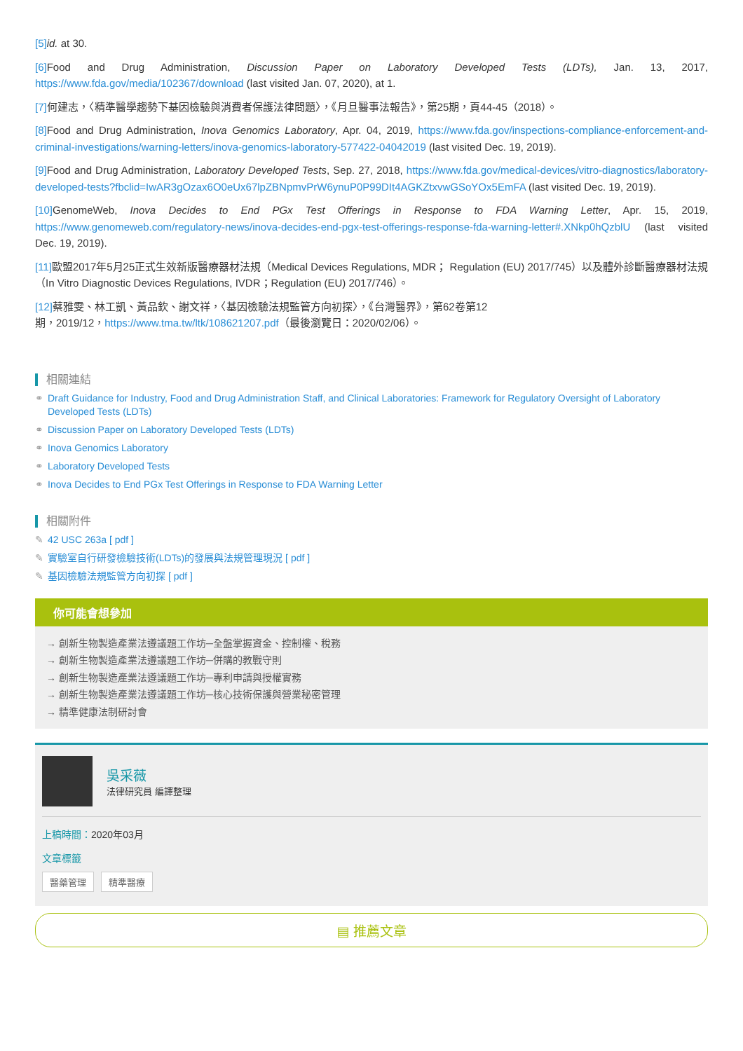[5] id. at 30.
[6] Food and Drug Administration, Discussion Paper on Laboratory Developed Tests (LDTs), Jan. 13, 2017, https://www.fda.gov/media/102367/download (last visited Jan. 07, 2020), at 1.
[7] 何建志，〈精準醫學趨勢下基因檢驗與消費者保護法律問題〉，《月旦醫事法報告》，第25期，頁44-45（2018）。
[8] Food and Drug Administration, Inova Genomics Laboratory, Apr. 04, 2019, https://www.fda.gov/inspections-compliance-enforcement-and-criminal-investigations/warning-letters/inova-genomics-laboratory-577422-04042019 (last visited Dec. 19, 2019).
[9] Food and Drug Administration, Laboratory Developed Tests, Sep. 27, 2018, https://www.fda.gov/medical-devices/vitro-diagnostics/laboratory-developed-tests?fbclid=IwAR3gOzax6O0eUx67lpZBNpmvPrW6ynuP0P99DIt4AGKZtxvwGSoYOx5EmFA (last visited Dec. 19, 2019).
[10] GenomeWeb, Inova Decides to End PGx Test Offerings in Response to FDA Warning Letter, Apr. 15, 2019, https://www.genomeweb.com/regulatory-news/inova-decides-end-pgx-test-offerings-response-fda-warning-letter#.XNkp0hQzblU (last visited Dec. 19, 2019).
[11] 歐盟2017年5月25正式生效新版醫療器材法規（Medical Devices Regulations, MDR； Regulation (EU) 2017/745）以及體外診斷醫療器材法規（In Vitro Diagnostic Devices Regulations, IVDR；Regulation (EU) 2017/746）。
[12] 蔡雅雯、林工凱、黃品欽、謝文祥，〈基因檢驗法規監管方向初探〉，《台灣醫界》，第62卷第12
期，2019/12，https://www.tma.tw/ltk/108621207.pdf（最後瀏覽日：2020/02/06）。
相關連結
⚭ Draft Guidance for Industry, Food and Drug Administration Staff, and Clinical Laboratories: Framework for Regulatory Oversight of Laboratory Developed Tests (LDTs)
⚭ Discussion Paper on Laboratory Developed Tests (LDTs)
⚭ Inova Genomics Laboratory
⚭ Laboratory Developed Tests
⚭ Inova Decides to End PGx Test Offerings in Response to FDA Warning Letter
相關附件
✎ 42 USC 263a [ pdf ]
✎ 實驗室自行研發檢驗技術(LDTs)的發展與法規管理現況 [ pdf ]
✎ 基因檢驗法規監管方向初探 [ pdf ]
你可能會想參加
→ 創新生物製造產業法遵議題工作坊─全盤掌握資金、控制權、稅務
→ 創新生物製造產業法遵議題工作坊─併購的教戰守則
→ 創新生物製造產業法遵議題工作坊─專利申請與授權實務
→ 創新生物製造產業法遵議題工作坊─核心技術保護與營業秘密管理
→ 精準健康法制研討會
吳采薇
法律研究員 編譯整理
上稿時間：2020年03月
文章標籤
醫藥管理 精準醫療
▤ 推薦文章